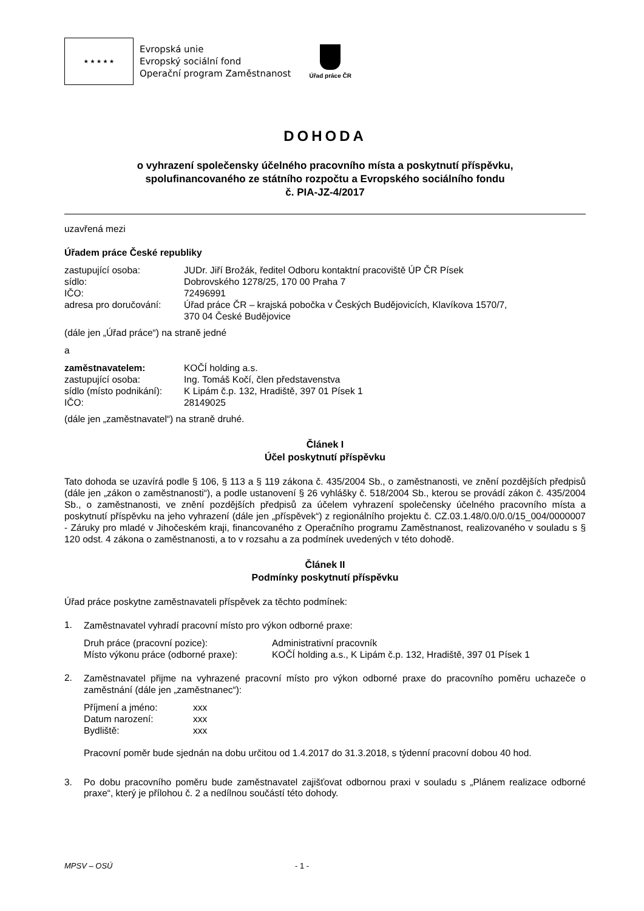★ ★ ★ ★ ★
Evropská unie
Evropský sociální fond
Operační program Zaměstnanost
Úřad práce ČR
DOHODA
o vyhrazení společensky účelného pracovního místa a poskytnutí příspěvku,
spolufinancovaného ze státního rozpočtu a Evropského sociálního fondu
č. PIA-JZ-4/2017
uzavřená mezi
Úřadem práce České republiky
zastupující osoba: JUDr. Jiří Brožák, ředitel Odboru kontaktní pracoviště ÚP ČR Písek
sídlo: Dobrovského 1278/25, 170 00 Praha 7
IČO: 72496991
adresa pro doručování:
Úřad práce ČR – krajská pobočka v Českých Budějovicích, Klavíkova 1570/7,
370 04 České Budějovice
(dále jen „Úřad práce“) na straně jedné
a
zaměstnavatelem: KOČÍ holding a.s.
zastupující osoba: Ing. Tomáš Kočí, člen představenstva
sídlo (místo podnikání):
K Lipám č.p. 132, Hradiště, 397 01 Písek 1
IČO: 28149025
(dále jen „zaměstnavatel“) na straně druhé.
Článek I
Účel poskytnutí příspěvku
Tato dohoda se uzavírá podle § 106, § 113 a § 119 zákona č. 435/2004 Sb., o zaměstnanosti, ve znění pozdějších předpisů (dále jen „zákon o zaměstnanosti“), a podle ustanovení § 26 vyhlášky č. 518/2004 Sb., kterou se provádí zákon č. 435/2004 Sb., o zaměstnanosti, ve znění pozdějších předpisů za účelem vyhrazení společensky účelného pracovního místa a poskytnutí příspěvku na jeho vyhrazení (dále jen „příspěvek“) z regionálního projektu č. CZ.03.1.48/0.0/0.0/15_004/0000007 - Záruky pro mladé v Jihočeském kraji, financovaného z Operačního programu Zaměstnanost, realizovaného v souladu s § 120 odst. 4 zákona o zaměstnanosti, a to v rozsahu a za podmínek uvedených v této dohodě.
Článek II
Podmínky poskytnutí příspěvku
Úřad práce poskytne zaměstnavateli příspěvek za těchto podmínek:
1.
Zaměstnavatel vyhradí pracovní místo pro výkon odborné praxe:
Druh práce (pracovní pozice): Administrativní pracovník
Místo výkonu práce (odborné praxe):
KOČÍ holding a.s., K Lipám č.p. 132, Hradiště, 397 01 Písek 1
2.
Zaměstnavatel přijme na vyhrazené pracovní místo pro výkon odborné praxe do pracovního poměru uchazeče o zaměstnání (dále jen „zaměstnanec“):
Příjmení a jméno: xxx
Datum narození: xxx
Bydliště: xxx
Pracovní poměr bude sjednán na dobu určitou od 1.4.2017 do 31.3.2018, s týdenní pracovní dobou 40 hod.
3. Po dobu pracovního poměru bude zaměstnavatel zajišťovat odbornou praxi v souladu s „Plánem realizace odborné praxe“, který je přílohou č. 2 a nedílnou součástí této dohody.
MPSV – OSÚ - 1 -